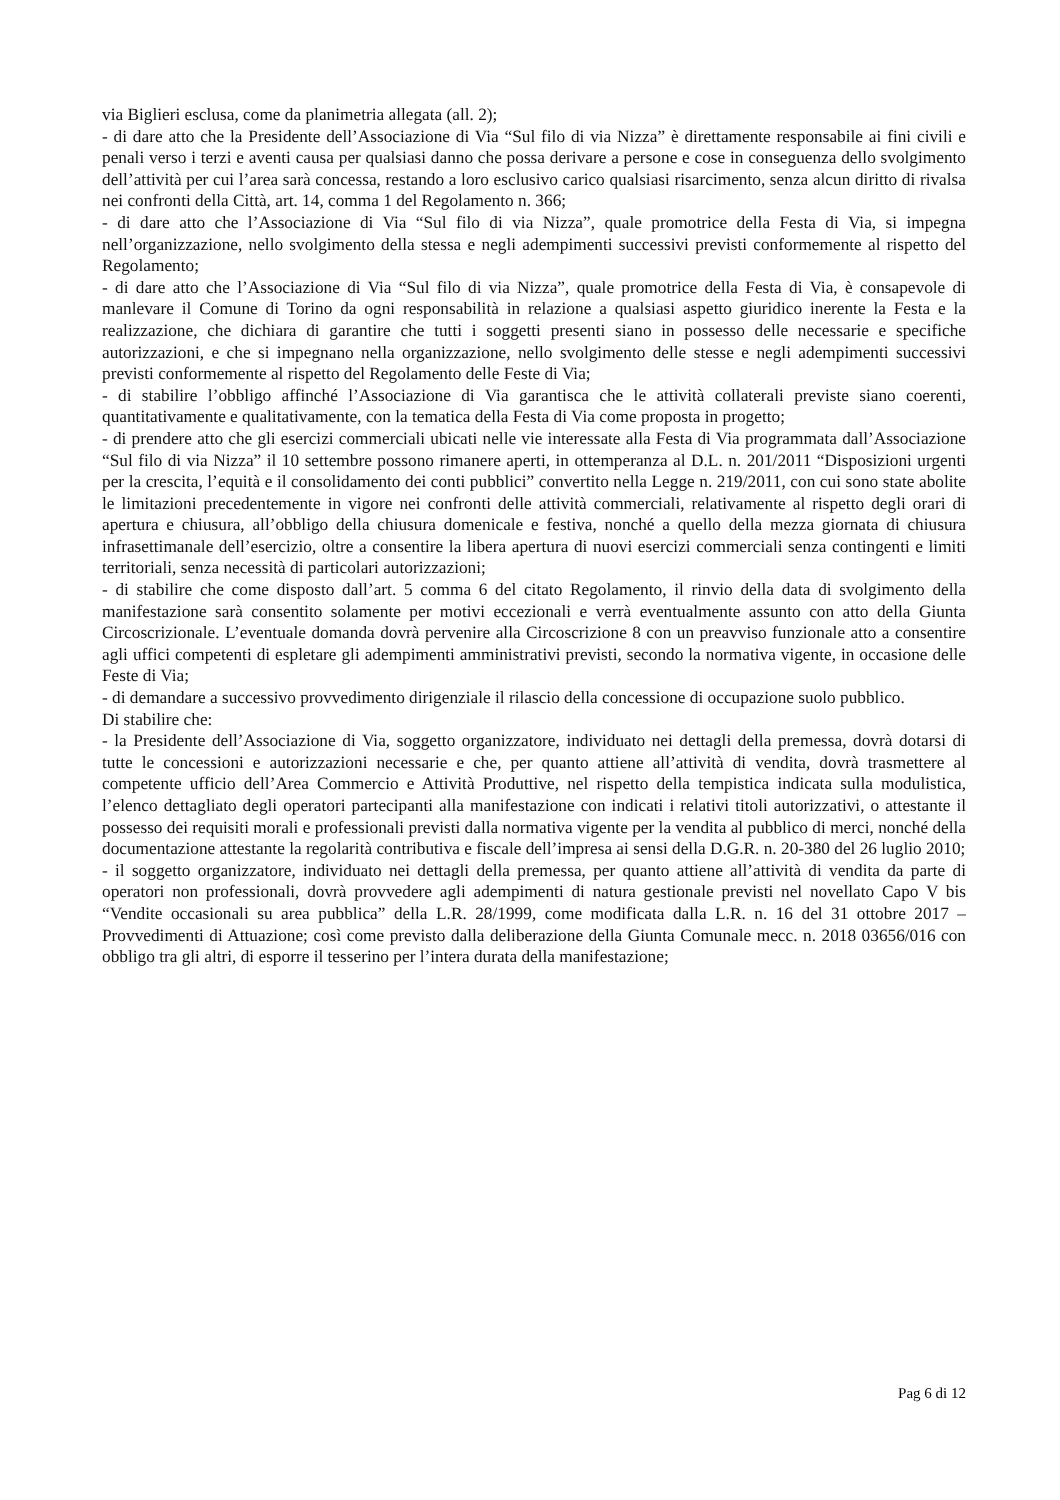via Biglieri esclusa, come da planimetria allegata (all. 2);
- di dare atto che la Presidente dell’Associazione di Via “Sul filo di via Nizza” è direttamente responsabile ai fini civili e penali verso i terzi e aventi causa per qualsiasi danno che possa derivare a persone e cose in conseguenza dello svolgimento dell’attività per cui l’area sarà concessa, restando a loro esclusivo carico qualsiasi risarcimento, senza alcun diritto di rivalsa nei confronti della Città, art. 14, comma 1 del Regolamento n. 366;
- di dare atto che l’Associazione di Via “Sul filo di via Nizza”, quale promotrice della Festa di Via, si impegna nell’organizzazione, nello svolgimento della stessa e negli adempimenti successivi previsti conformemente al rispetto del Regolamento;
- di dare atto che l’Associazione di Via “Sul filo di via Nizza”, quale promotrice della Festa di Via, è consapevole di manlevare il Comune di Torino da ogni responsabilità in relazione a qualsiasi aspetto giuridico inerente la Festa e la realizzazione, che dichiara di garantire che tutti i soggetti presenti siano in possesso delle necessarie e specifiche autorizzazioni, e che si impegnano nella organizzazione, nello svolgimento delle stesse e negli adempimenti successivi previsti conformemente al rispetto del Regolamento delle Feste di Via;
- di stabilire l’obbligo affinché l’Associazione di Via garantisca che le attività collaterali previste siano coerenti, quantitativamente e qualitativamente, con la tematica della Festa di Via come proposta in progetto;
- di prendere atto che gli esercizi commerciali ubicati nelle vie interessate alla Festa di Via programmata dall’Associazione “Sul filo di via Nizza” il 10 settembre possono rimanere aperti, in ottemperanza al D.L. n. 201/2011 “Disposizioni urgenti per la crescita, l’equità e il consolidamento dei conti pubblici” convertito nella Legge n. 219/2011, con cui sono state abolite le limitazioni precedentemente in vigore nei confronti delle attività commerciali, relativamente al rispetto degli orari di apertura e chiusura, all’obbligo della chiusura domenicale e festiva, nonché a quello della mezza giornata di chiusura infrasettimanale dell’esercizio, oltre a consentire la libera apertura di nuovi esercizi commerciali senza contingenti e limiti territoriali, senza necessità di particolari autorizzazioni;
- di stabilire che come disposto dall’art. 5 comma 6 del citato Regolamento, il rinvio della data di svolgimento della manifestazione sarà consentito solamente per motivi eccezionali e verrà eventualmente assunto con atto della Giunta Circoscrizionale. L’eventuale domanda dovrà pervenire alla Circoscrizione 8 con un preavviso funzionale atto a consentire agli uffici competenti di espletare gli adempimenti amministrativi previsti, secondo la normativa vigente, in occasione delle Feste di Via;
- di demandare a successivo provvedimento dirigenziale il rilascio della concessione di occupazione suolo pubblico.
Di stabilire che:
- la Presidente dell’Associazione di Via, soggetto organizzatore, individuato nei dettagli della premessa, dovrà dotarsi di tutte le concessioni e autorizzazioni necessarie e che, per quanto attiene all’attività di vendita, dovrà trasmettere al competente ufficio dell’Area Commercio e Attività Produttive, nel rispetto della tempistica indicata sulla modulistica, l’elenco dettagliato degli operatori partecipanti alla manifestazione con indicati i relativi titoli autorizzativi, o attestante il possesso dei requisiti morali e professionali previsti dalla normativa vigente per la vendita al pubblico di merci, nonché della documentazione attestante la regolarità contributiva e fiscale dell’impresa ai sensi della D.G.R. n. 20-380 del 26 luglio 2010;
- il soggetto organizzatore, individuato nei dettagli della premessa, per quanto attiene all’attività di vendita da parte di operatori non professionali, dovrà provvedere agli adempimenti di natura gestionale previsti nel novellato Capo V bis “Vendite occasionali su area pubblica” della L.R. 28/1999, come modificata dalla L.R. n. 16 del 31 ottobre 2017 – Provvedimenti di Attuazione; così come previsto dalla deliberazione della Giunta Comunale mecc. n. 2018 03656/016 con obbligo tra gli altri, di esporre il tesserino per l’intera durata della manifestazione;
Pag 6 di 12